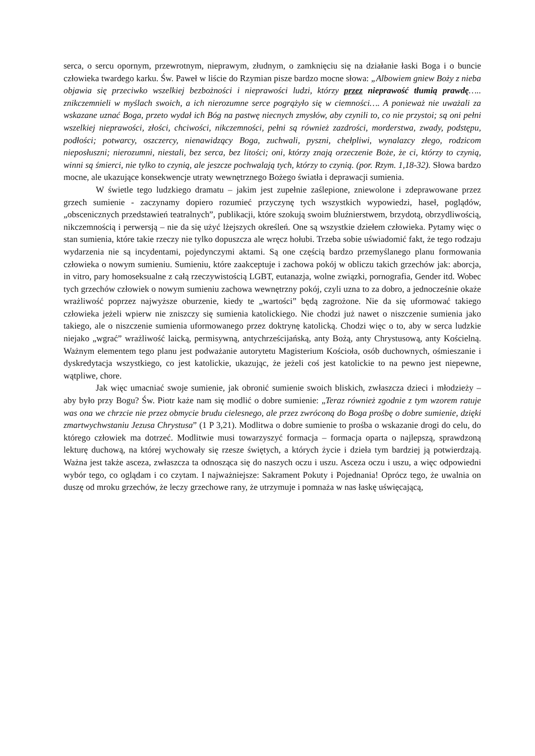serca, o sercu opornym, przewrotnym, nieprawym, złudnym, o zamknięciu się na działanie łaski Boga i o buncie człowieka twardego karku. Św. Paweł w liście do Rzymian pisze bardzo mocne słowa: „Albowiem gniew Boży z nieba objawia się przeciwko wszelkiej bezbożności i nieprawości ludzi, którzy przez nieprawość tłumią prawdę….. znikczemnieli w myślach swoich, a ich nierozumne serce pogrążyło się w ciemności…. A ponieważ nie uważali za wskazane uznać Boga, przeto wydał ich Bóg na pastwę niecnych zmysłów, aby czynili to, co nie przystoi; są oni pełni wszelkiej nieprawości, złości, chciwości, nikczemności, pełni są również zazdrości, morderstwa, zwady, podstępu, podłości; potwarcy, oszczercy, nienawidzący Boga, zuchwali, pyszni, chełpliwi, wynalazcy złego, rodzicom nieposłuszni; nierozumni, niestali, bez serca, bez litości; oni, którzy znają orzeczenie Boże, że ci, którzy to czynią, winni są śmierci, nie tylko to czynią, ale jeszcze pochwalają tych, którzy to czynią. (por. Rzym. 1,18-32). Słowa bardzo mocne, ale ukazujące konsekwencje utraty wewnętrznego Bożego światła i deprawacji sumienia.
W świetle tego ludzkiego dramatu – jakim jest zupełnie zaślepione, zniewolone i zdeprawowane przez grzech sumienie - zaczynamy dopiero rozumieć przyczynę tych wszystkich wypowiedzi, haseł, poglądów, „obscenicznych przedstawień teatralnych”, publikacji, które szokują swoim bluźnierstwem, brzydotą, obrzydliwością, nikczemnością i perwersją – nie da się użyć lżejszych określeń. One są wszystkie dziełem człowieka. Pytamy więc o stan sumienia, które takie rzeczy nie tylko dopuszcza ale wręcz hołubi. Trzeba sobie uświadomić fakt, że tego rodzaju wydarzenia nie są incydentami, pojedynczymi aktami. Są one częścią bardzo przemyślanego planu formowania człowieka o nowym sumieniu. Sumieniu, które zaakceptuje i zachowa pokój w obliczu takich grzechów jak: aborcja, in vitro, pary homoseksualne z całą rzeczywistością LGBT, eutanazja, wolne związki, pornografia, Gender itd. Wobec tych grzechów człowiek o nowym sumieniu zachowa wewnętrzny pokój, czyli uzna to za dobro, a jednocześnie okaże wrażliwość poprzez najwyższe oburzenie, kiedy te „wartości” będą zagrożone. Nie da się uformować takiego człowieka jeżeli wpierw nie zniszczy się sumienia katolickiego. Nie chodzi już nawet o niszczenie sumienia jako takiego, ale o niszczenie sumienia uformowanego przez doktrynę katolicką. Chodzi więc o to, aby w serca ludzkie niejako „wgrać” wrażliwość laicką, permisywną, antychrześcijańską, anty Bożą, anty Chrystusową, anty Kościelną. Ważnym elementem tego planu jest podważanie autorytetu Magisterium Kościoła, osób duchownych, ośmieszanie i dyskredytacja wszystkiego, co jest katolickie, ukazując, że jeżeli coś jest katolickie to na pewno jest niepewne, wątpliwe, chore.
Jak więc umacniać swoje sumienie, jak obronić sumienie swoich bliskich, zwłaszcza dzieci i młodzieży – aby było przy Bogu? Św. Piotr każe nam się modlić o dobre sumienie: „Teraz również zgodnie z tym wzorem ratuje was ona we chrzcie nie przez obmycie brudu cielesnego, ale przez zwróconą do Boga prośbę o dobre sumienie, dzięki zmartwychwstaniu Jezusa Chrystusa” (1 P 3,21). Modlitwa o dobre sumienie to prośba o wskazanie drogi do celu, do którego człowiek ma dotrzeć. Modlitwie musi towarzyszyć formacja – formacja oparta o najlepszą, sprawdzoną lekturę duchową, na której wychowały się rzesze świętych, a których życie i dzieła tym bardziej ją potwierdzają. Ważna jest także asceza, zwłaszcza ta odnosząca się do naszych oczu i uszu. Asceza oczu i uszu, a więc odpowiedni wybór tego, co oglądam i co czytam. I najważniejsze: Sakrament Pokuty i Pojednania! Oprócz tego, że uwalnia on duszę od mroku grzechów, że leczy grzechowe rany, że utrzymuje i pomnaża w nas łaskę uświęcającą,